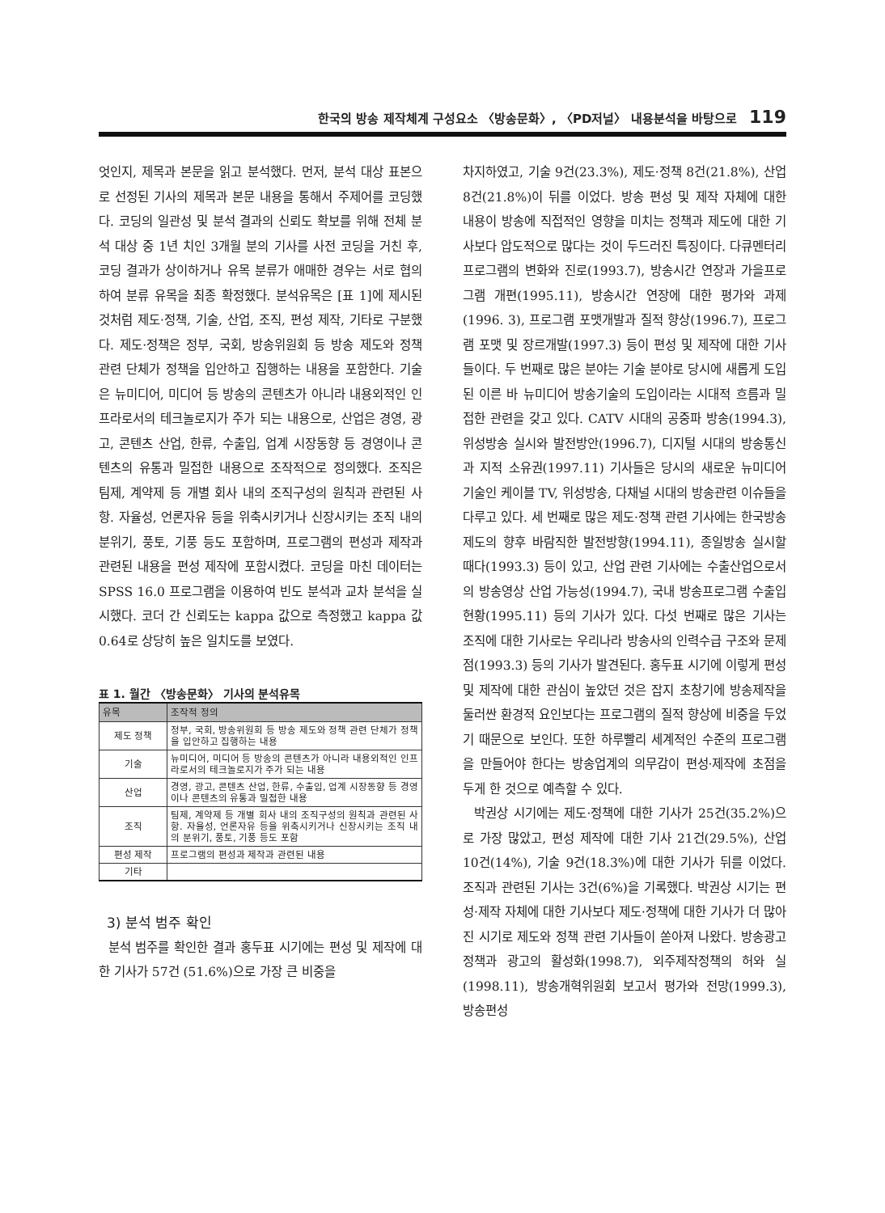한국의 방송 제작체계 구성요소 〈방송문화〉, 〈PD저널〉 내용분석을 바탕으로 119
엇인지, 제목과 본문을 읽고 분석했다. 먼저, 분석 대상 표본으로 선정된 기사의 제목과 본문 내용을 통해서 주제어를 코딩했다. 코딩의 일관성 및 분석 결과의 신뢰도 확보를 위해 전체 분석 대상 중 1년 치인 3개월 분의 기사를 사전 코딩을 거친 후, 코딩 결과가 상이하거나 유목 분류가 애매한 경우는 서로 협의하여 분류 유목을 최종 확정했다. 분석유목은 [표 1]에 제시된 것처럼 제도·정책, 기술, 산업, 조직, 편성 제작, 기타로 구분했다. 제도·정책은 정부, 국회, 방송위원회 등 방송 제도와 정책 관련 단체가 정책을 입안하고 집행하는 내용을 포함한다. 기술은 뉴미디어, 미디어 등 방송의 콘텐츠가 아니라 내용외적인 인프라로서의 테크놀로지가 주가 되는 내용으로, 산업은 경영, 광고, 콘텐츠 산업, 한류, 수출입, 업계 시장동향 등 경영이나 콘텐츠의 유통과 밀접한 내용으로 조작적으로 정의했다. 조직은 팀제, 계약제 등 개별 회사 내의 조직구성의 원칙과 관련된 사항. 자율성, 언론자유 등을 위축시키거나 신장시키는 조직 내의 분위기, 풍토, 기풍 등도 포함하며, 프로그램의 편성과 제작과 관련된 내용을 편성 제작에 포함시켰다. 코딩을 마친 데이터는 SPSS 16.0 프로그램을 이용하여 빈도 분석과 교차 분석을 실시했다. 코더 간 신뢰도는 kappa 값으로 측정했고 kappa 값 0.64로 상당히 높은 일치도를 보였다.
표 1. 월간 〈방송문화〉 기사의 분석유목
| 유목 | 조작적 정의 |
| --- | --- |
| 제도 정책 | 정부, 국회, 방송위원회 등 방송 제도와 정책 관련 단체가 정책을 입안하고 집행하는 내용 |
| 기술 | 뉴미디어, 미디어 등 방송의 콘텐츠가 아니라 내용외적인 인프라로서의 테크놀로지가 주가 되는 내용 |
| 산업 | 경영, 광고, 콘텐츠 산업, 한류, 수출입, 업계 시장동향 등 경영이나 콘텐츠의 유통과 밀접한 내용 |
| 조직 | 팀제, 계약제 등 개별 회사 내의 조직구성의 원칙과 관련된 사항. 자율성, 언론자유 등을 위축시키거나 신장시키는 조직 내의 분위기, 풍토, 기풍 등도 포함 |
| 편성 제작 | 프로그램의 편성과 제작과 관련된 내용 |
| 기타 | |
3) 분석 범주 확인
분석 범주를 확인한 결과 홍두표 시기에는 편성 및 제작에 대한 기사가 57건 (51.6%)으로 가장 큰 비중을
차지하였고, 기술 9건(23.3%), 제도·정책 8건(21.8%), 산업 8건(21.8%)이 뒤를 이었다. 방송 편성 및 제작 자체에 대한 내용이 방송에 직접적인 영향을 미치는 정책과 제도에 대한 기사보다 압도적으로 많다는 것이 두드러진 특징이다. 다큐멘터리 프로그램의 변화와 진로(1993.7), 방송시간 연장과 가을프로그램 개편(1995.11), 방송시간 연장에 대한 평가와 과제(1996. 3), 프로그램 포맷개발과 질적 향상(1996.7), 프로그램 포맷 및 장르개발(1997.3) 등이 편성 및 제작에 대한 기사들이다. 두 번째로 많은 분야는 기술 분야로 당시에 새롭게 도입된 이른 바 뉴미디어 방송기술의 도입이라는 시대적 흐름과 밀접한 관련을 갖고 있다. CATV 시대의 공중파 방송(1994.3), 위성방송 실시와 발전방안(1996.7), 디지털 시대의 방송통신과 지적 소유권(1997.11) 기사들은 당시의 새로운 뉴미디어 기술인 케이블 TV, 위성방송, 다채널 시대의 방송관련 이슈들을 다루고 있다. 세 번째로 많은 제도·정책 관련 기사에는 한국방송제도의 향후 바람직한 발전방향(1994.11), 종일방송 실시할 때다(1993.3) 등이 있고, 산업 관련 기사에는 수출산업으로서의 방송영상 산업 가능성(1994.7), 국내 방송프로그램 수출입현황(1995.11) 등의 기사가 있다. 다섯 번째로 많은 기사는 조직에 대한 기사로는 우리나라 방송사의 인력수급 구조와 문제점(1993.3) 등의 기사가 발견된다. 홍두표 시기에 이렇게 편성 및 제작에 대한 관심이 높았던 것은 잡지 초창기에 방송제작을 둘러싼 환경적 요인보다는 프로그램의 질적 향상에 비중을 두었기 때문으로 보인다. 또한 하루빨리 세계적인 수준의 프로그램을 만들어야 한다는 방송업계의 의무감이 편성·제작에 초점을 두게 한 것으로 예측할 수 있다.
박권상 시기에는 제도·정책에 대한 기사가 25건(35.2%)으로 가장 많았고, 편성 제작에 대한 기사 21건(29.5%), 산업 10건(14%), 기술 9건(18.3%)에 대한 기사가 뒤를 이었다. 조직과 관련된 기사는 3건(6%)을 기록했다. 박권상 시기는 편성·제작 자체에 대한 기사보다 제도·정책에 대한 기사가 더 많아진 시기로 제도와 정책 관련 기사들이 쏟아져 나왔다. 방송광고 정책과 광고의 활성화(1998.7), 외주제작정책의 허와 실(1998.11), 방송개혁위원회 보고서 평가와 전망(1999.3), 방송편성